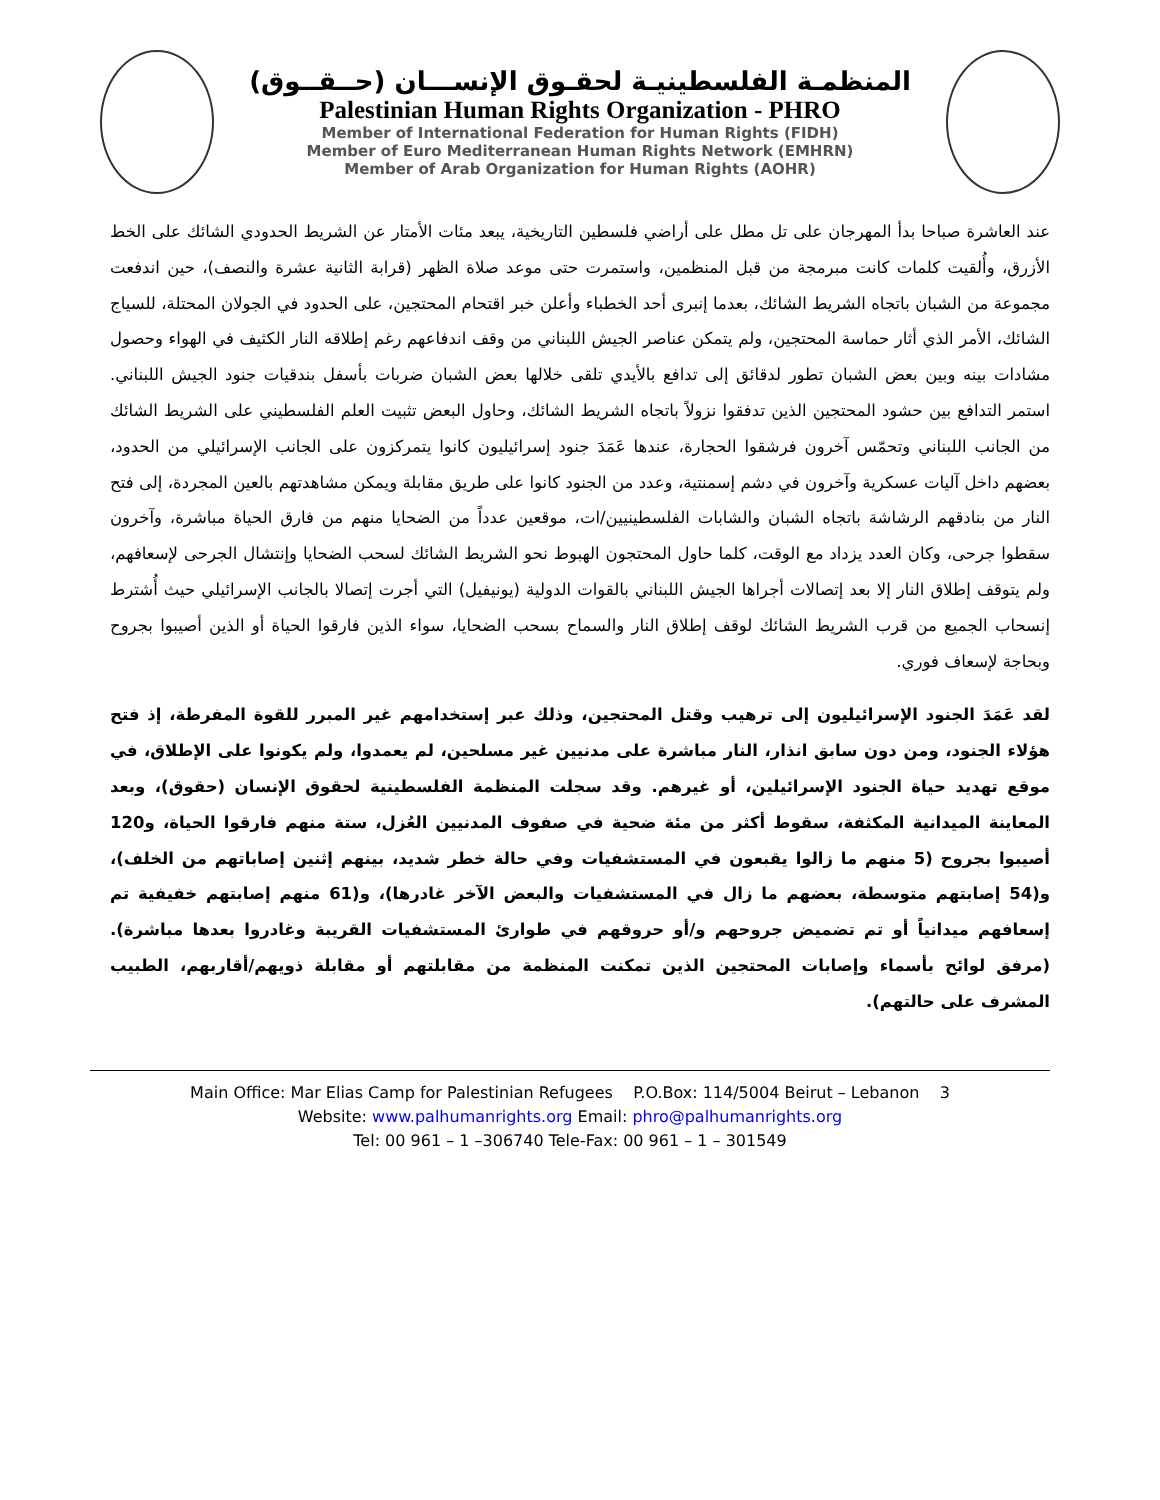المنظمـة الفلسطينيـة لحقـوق الإنســـان (حــقــوق)
Palestinian Human Rights Organization - PHRO
Member of International Federation for Human Rights (FIDH)
Member of Euro Mediterranean Human Rights Network (EMHRN)
Member of Arab Organization for Human Rights (AOHR)
عند العاشرة صباحا بدأ المهرجان على تل مطل على أراضي فلسطين التاريخية، يبعد مئات الأمتار عن الشريط الحدودي الشائك على الخط الأزرق، وأُلقيت كلمات كانت مبرمجة من قبل المنظمين، واستمرت حتى موعد صلاة الظهر (قرابة الثانية عشرة والنصف)، حين اندفعت مجموعة من الشبان باتجاه الشريط الشائك، بعدما إنبرى أحد الخطباء وأعلن خبر اقتحام المحتجين، على الحدود في الجولان المحتلة، للسياج الشائك، الأمر الذي أثار حماسة المحتجين، ولم يتمكن عناصر الجيش اللبناني من وقف اندفاعهم رغم إطلاقه النار الكثيف في الهواء وحصول مشادات بينه وبين بعض الشبان تطور لدقائق إلى تدافع بالأيدي تلقى خلالها بعض الشبان ضربات بأسفل بندقيات جنود الجيش اللبناني. استمر التدافع بين حشود المحتجين الذين تدفقوا نزولاً باتجاه الشريط الشائك، وحاول البعض تثبيت العلم الفلسطيني على الشريط الشائك من الجانب اللبناني وتحمّس آخرون فرشقوا الحجارة، عندها عَمَدَ جنود إسرائيليون كانوا يتمركزون على الجانب الإسرائيلي من الحدود، بعضهم داخل آليات عسكرية وآخرون في دشم إسمنتية، وعدد من الجنود كانوا على طريق مقابلة ويمكن مشاهدتهم بالعين المجردة، إلى فتح النار من بنادقهم الرشاشة باتجاه الشبان والشابات الفلسطينيين/ات، موقعين عدداً من الضحايا منهم من فارق الحياة مباشرة، وآخرون سقطوا جرحى، وكان العدد يزداد مع الوقت، كلما حاول المحتجون الهبوط نحو الشريط الشائك لسحب الضحايا وإنتشال الجرحى لإسعافهم، ولم يتوقف إطلاق النار إلا بعد إتصالات أجراها الجيش اللبناني بالقوات الدولية (يونيفيل) التي أجرت إتصالا بالجانب الإسرائيلي حيث أُشترط إنسحاب الجميع من قرب الشريط الشائك لوقف إطلاق النار والسماح بسحب الضحايا، سواء الذين فارقوا الحياة أو الذين أصيبوا بجروح وبحاجة لإسعاف فوري.
لقد عَمَدَ الجنود الإسرائيليون إلى ترهيب وقتل المحتجين، وذلك عبر إستخدامهم غير المبرر للقوة المفرطة، إذ فتح هؤلاء الجنود، ومن دون سابق انذار، النار مباشرة على مدنيين غير مسلحين، لم يعمدوا، ولم يكونوا على الإطلاق، في موقع تهديد حياة الجنود الإسرائيلين، أو غيرهم. وقد سجلت المنظمة الفلسطينية لحقوق الإنسان (حقوق)، وبعد المعاينة الميدانية المكثفة، سقوط أكثر من مئة ضحية في صفوف المدنيين العُزل، ستة منهم فارقوا الحياة، و120 أصيبوا بجروح (5 منهم ما زالوا يقبعون في المستشفيات وفي حالة خطر شديد، بينهم إثنين إصاباتهم من الخلف)، و(54 إصابتهم متوسطة، بعضهم ما زال في المستشفيات والبعض الآخر غادرها)، و(61 منهم إصابتهم خفيفية تم إسعافهم ميدانياً أو تم تضميض جروحهم و/أو حروقهم في طوارئ المستشفيات القريبة وغادروا بعدها مباشرة). (مرفق لوائح بأسماء وإصابات المحتجين الذين تمكنت المنظمة من مقابلتهم أو مقابلة ذويهم/أقاربهم، الطبيب المشرف على حالتهم).
Main Office: Mar Elias Camp for Palestinian Refugees P.O.Box: 114/5004 Beirut – Lebanon 3
Website: www.palhumanrights.org Email: phro@palhumanrights.org
Tel: 00 961 – 1 –306740 Tele-Fax: 00 961 – 1 – 301549